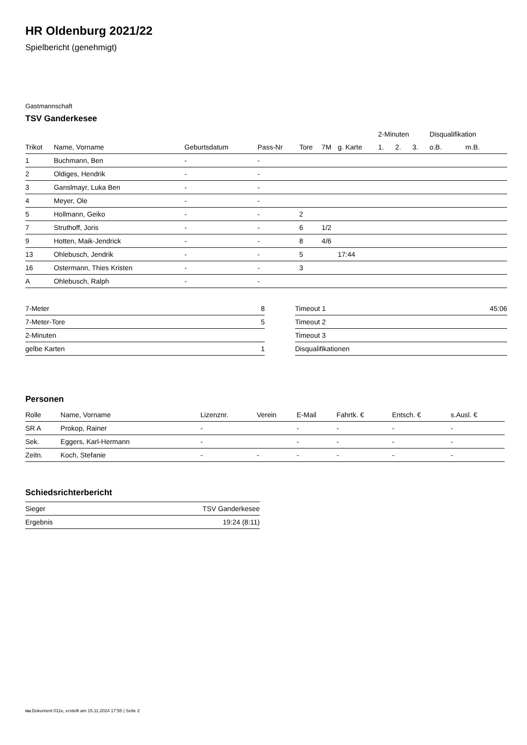HR Oldenburg 2021/22
Spielbericht (genehmigt)
Gastmannschaft
TSV Ganderkesee
| | | | | | | | 2-Minuten | | | Disqualifikation | |
| --- | --- | --- | --- | --- | --- | --- | --- | --- | --- | --- | --- |
| Trikot | Name, Vorname | Geburtsdatum | Pass-Nr | Tore | 7M | g. Karte | 1. | 2. | 3. | o.B. | m.B. |
| 1 | Buchmann, Ben | - | - | | | | | | | | |
| 2 | Oldiges, Hendrik | - | - | | | | | | | | |
| 3 | Ganslmayr, Luka Ben | - | - | | | | | | | | |
| 4 | Meyer, Ole | - | - | | | | | | | | |
| 5 | Hollmann, Geiko | - | - | 2 | | | | | | | |
| 7 | Struthoff, Joris | - | - | 6 | 1/2 | | | | | | |
| 9 | Hotten, Maik-Jendrick | - | - | 8 | 4/6 | | | | | | |
| 13 | Ohlebusch, Jendrik | - | - | 5 | | 17:44 | | | | | |
| 16 | Ostermann, Thies Kristen | - | - | 3 | | | | | | | |
| A | Ohlebusch, Ralph | - | - | | | | | | | | |
| 7-Meter | 8 |
| 7-Meter-Tore | 5 |
| 2-Minuten | |
| gelbe Karten | 1 |
| Timeout 1 | 45:06 |
| Timeout 2 | |
| Timeout 3 | |
| Disqualifikationen | |
Personen
| Rolle | Name, Vorname | Lizenznr. | Verein | E-Mail | Fahrtk. € | Entsch. € | s.Ausl. € |
| --- | --- | --- | --- | --- | --- | --- | --- |
| SR A | Prokop, Rainer | - | | - | - | - | - |
| Sek. | Eggers, Karl-Hermann | - | | - | - | - | - |
| Zeitn. | Koch, Stefanie | - | - | - | - | - | - |
Schiedsrichterbericht
| Sieger | TSV Ganderkesee |
| Ergebnis | 19:24 (8:11) |
nu.Dokument 011e, erstellt am 15.11.2024 17:55 | Seite 2